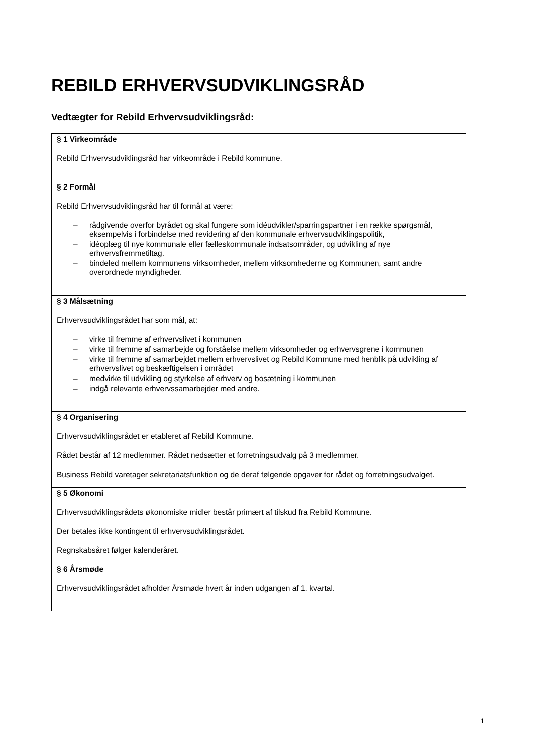REBILD ERHVERVSUDVIKLINGSRÅD
Vedtægter for Rebild Erhvervsudviklingsråd:
| § 1 Virkeområde Rebild Erhvervsudviklingsråd har virkeområde i Rebild kommune. |
| § 2 Formål Rebild Erhvervsudviklingsråd har til formål at være: – rådgivende overfor byrådet og skal fungere som idéudvikler/sparringspartner i en række spørgsmål, eksempelvis i forbindelse med revidering af den kommunale erhvervsudviklingspolitik, – idéoplæg til nye kommunale eller fælleskommunale indsatsområder, og udvikling af nye erhvervsfremmetiltag. – bindeled mellem kommunens virksomheder, mellem virksomhederne og Kommunen, samt andre overordnede myndigheder. |
| § 3 Målsætning Erhvervsudviklingsrådet har som mål, at: – virke til fremme af erhvervslivet i kommunen – virke til fremme af samarbejde og forståelse mellem virksomheder og erhvervsgrene i kommunen – virke til fremme af samarbejdet mellem erhvervslivet og Rebild Kommune med henblik på udvikling af erhvervslivet og beskæftigelsen i området – medvirke til udvikling og styrkelse af erhverv og bosætning i kommunen – indgå relevante erhvervssamarbejder med andre. |
| § 4 Organisering Erhvervsudviklingsrådet er etableret af Rebild Kommune. Rådet består af 12 medlemmer. Rådet nedsætter et forretningsudvalg på 3 medlemmer. Business Rebild varetager sekretariatsfunktion og de deraf følgende opgaver for rådet og forretningsudvalget. |
| § 5 Økonomi Erhvervsudviklingsrådets økonomiske midler består primært af tilskud fra Rebild Kommune. Der betales ikke kontingent til erhvervsudviklingsrådet. Regnskabsåret følger kalenderåret. |
| § 6 Årsmøde Erhvervsudviklingsrådet afholder Årsmøde hvert år inden udgangen af 1. kvartal. |
1